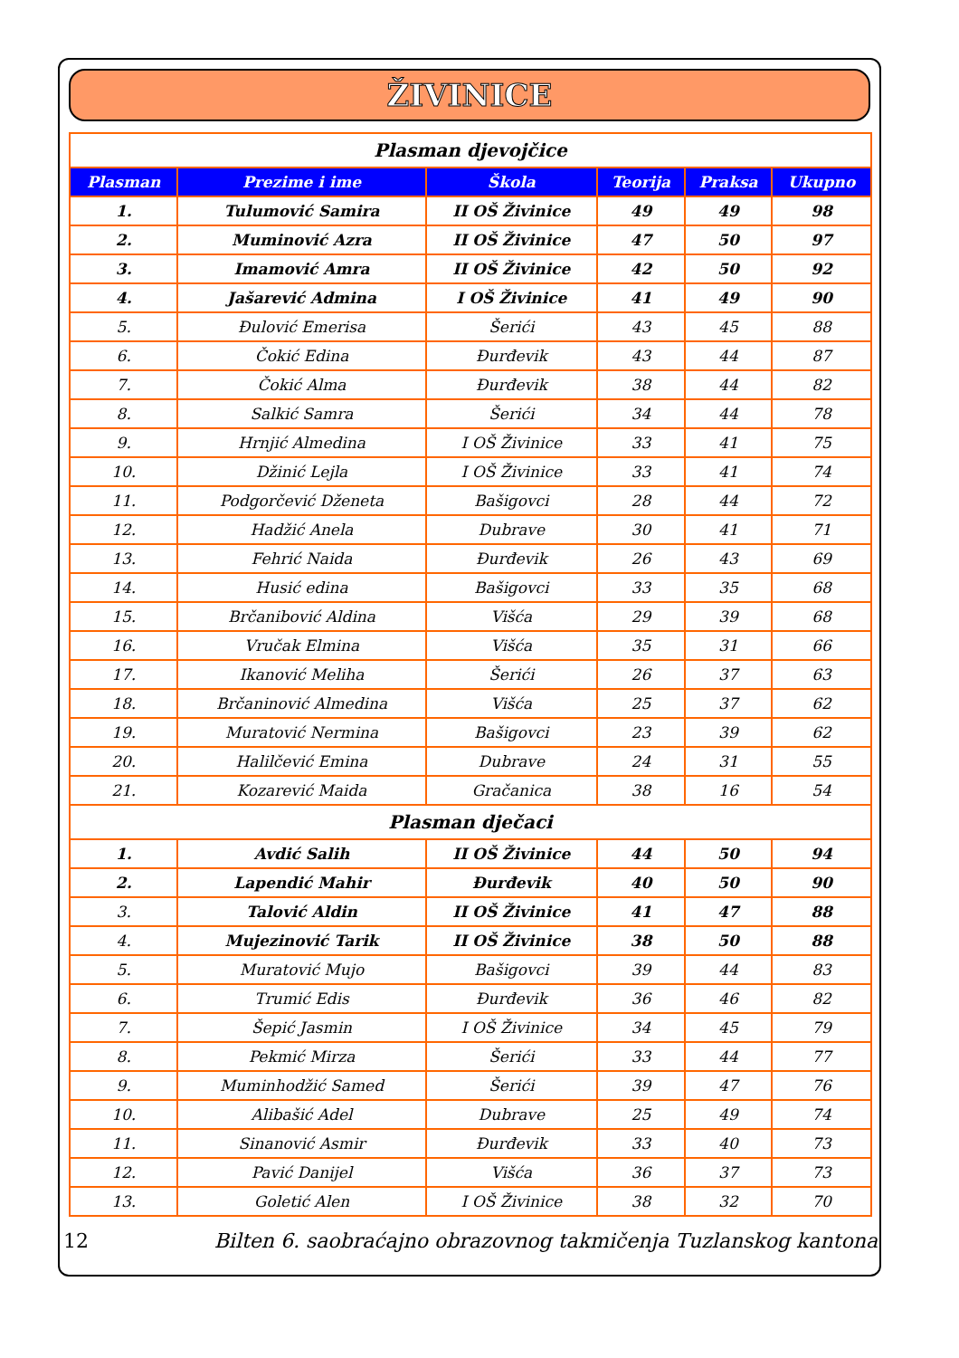ŽIVINICE
| Plasman djevojčice | | | | | |
| Plasman | Prezime i ime | Škola | Teorija | Praksa | Ukupno |
| 1. | Tulumović Samira | II OŠ Živinice | 49 | 49 | 98 |
| 2. | Muminović Azra | II OŠ Živinice | 47 | 50 | 97 |
| 3. | Imamović Amra | II OŠ Živinice | 42 | 50 | 92 |
| 4. | Jašarević Admina | I OŠ Živinice | 41 | 49 | 90 |
| 5. | Đulović Emerisa | Šerići | 43 | 45 | 88 |
| 6. | Čokić Edina | Đurđevik | 43 | 44 | 87 |
| 7. | Čokić Alma | Đurđevik | 38 | 44 | 82 |
| 8. | Salkić Samra | Šerići | 34 | 44 | 78 |
| 9. | Hrnjić Almedina | I OŠ Živinice | 33 | 41 | 75 |
| 10. | Džinić Lejla | I OŠ Živinice | 33 | 41 | 74 |
| 11. | Podgorčević Dženeta | Bašigovci | 28 | 44 | 72 |
| 12. | Hadžić Anela | Dubrave | 30 | 41 | 71 |
| 13. | Fehrić Naida | Đurđevik | 26 | 43 | 69 |
| 14. | Husić edina | Bašigovci | 33 | 35 | 68 |
| 15. | Brčanibović Aldina | Višća | 29 | 39 | 68 |
| 16. | Vručak Elmina | Višća | 35 | 31 | 66 |
| 17. | Ikanović Meliha | Šerići | 26 | 37 | 63 |
| 18. | Brčaninović Almedina | Višća | 25 | 37 | 62 |
| 19. | Muratović Nermina | Bašigovci | 23 | 39 | 62 |
| 20. | Halilčević Emina | Dubrave | 24 | 31 | 55 |
| 21. | Kozarević Maida | Gračanica | 38 | 16 | 54 |
| Plasman dječaci | | | | | |
| 1. | Avdić Salih | II OŠ Živinice | 44 | 50 | 94 |
| 2. | Lapendić Mahir | Đurđevik | 40 | 50 | 90 |
| 3. | Talović Aldin | II OŠ Živinice | 41 | 47 | 88 |
| 4. | Mujezinović Tarik | II OŠ Živinice | 38 | 50 | 88 |
| 5. | Muratović Mujo | Bašigovci | 39 | 44 | 83 |
| 6. | Trumić Edis | Đurđevik | 36 | 46 | 82 |
| 7. | Šepić Jasmin | I OŠ Živinice | 34 | 45 | 79 |
| 8. | Pekmić Mirza | Šerići | 33 | 44 | 77 |
| 9. | Muminhodžić Samed | Šerići | 39 | 47 | 76 |
| 10. | Alibašić Adel | Dubrave | 25 | 49 | 74 |
| 11. | Sinanović Asmir | Đurđevik | 33 | 40 | 73 |
| 12. | Pavić Danijel | Višća | 36 | 37 | 73 |
| 13. | Goletić Alen | I OŠ Živinice | 38 | 32 | 70 |
12 Bilten 6. saobraćajno obrazovnog takmičenja Tuzlanskog kantona